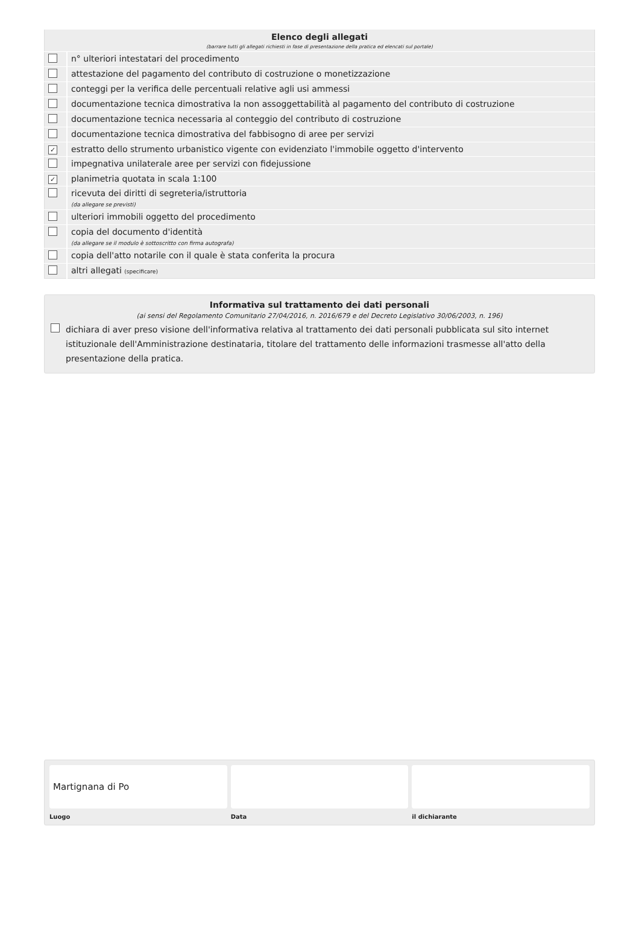| Elenco degli allegati (barrare tutti gli allegati richiesti in fase di presentazione della pratica ed elencati sul portale) | |
| --- | --- |
| | n° ulteriori intestatari del procedimento |
| | attestazione del pagamento del contributo di costruzione o monetizzazione |
| | conteggi per la verifica delle percentuali relative agli usi ammessi |
| | documentazione tecnica dimostrativa la non assoggettabilità al pagamento del contributo di costruzione |
| | documentazione tecnica necessaria al conteggio del contributo di costruzione |
| | documentazione tecnica dimostrativa del fabbisogno di aree per servizi |
| ✓ | estratto dello strumento urbanistico vigente con evidenziato l'immobile oggetto d'intervento |
| | impegnativa unilaterale aree per servizi con fidejussione |
| ✓ | planimetria quotata in scala 1:100 |
| | ricevuta dei diritti di segreteria/istruttoria (da allegare se previsti) |
| | ulteriori immobili oggetto del procedimento |
| | copia del documento d'identità (da allegare se il modulo è sottoscritto con firma autografa) |
| | copia dell'atto notarile con il quale è stata conferita la procura |
| | altri allegati (specificare) |
Informativa sul trattamento dei dati personali
(ai sensi del Regolamento Comunitario 27/04/2016, n. 2016/679 e del Decreto Legislativo 30/06/2003, n. 196)
dichiara di aver preso visione dell'informativa relativa al trattamento dei dati personali pubblicata sul sito internet istituzionale dell'Amministrazione destinataria, titolare del trattamento delle informazioni trasmesse all'atto della presentazione della pratica.
Martignana di Po
Luogo
Data il dichiarante